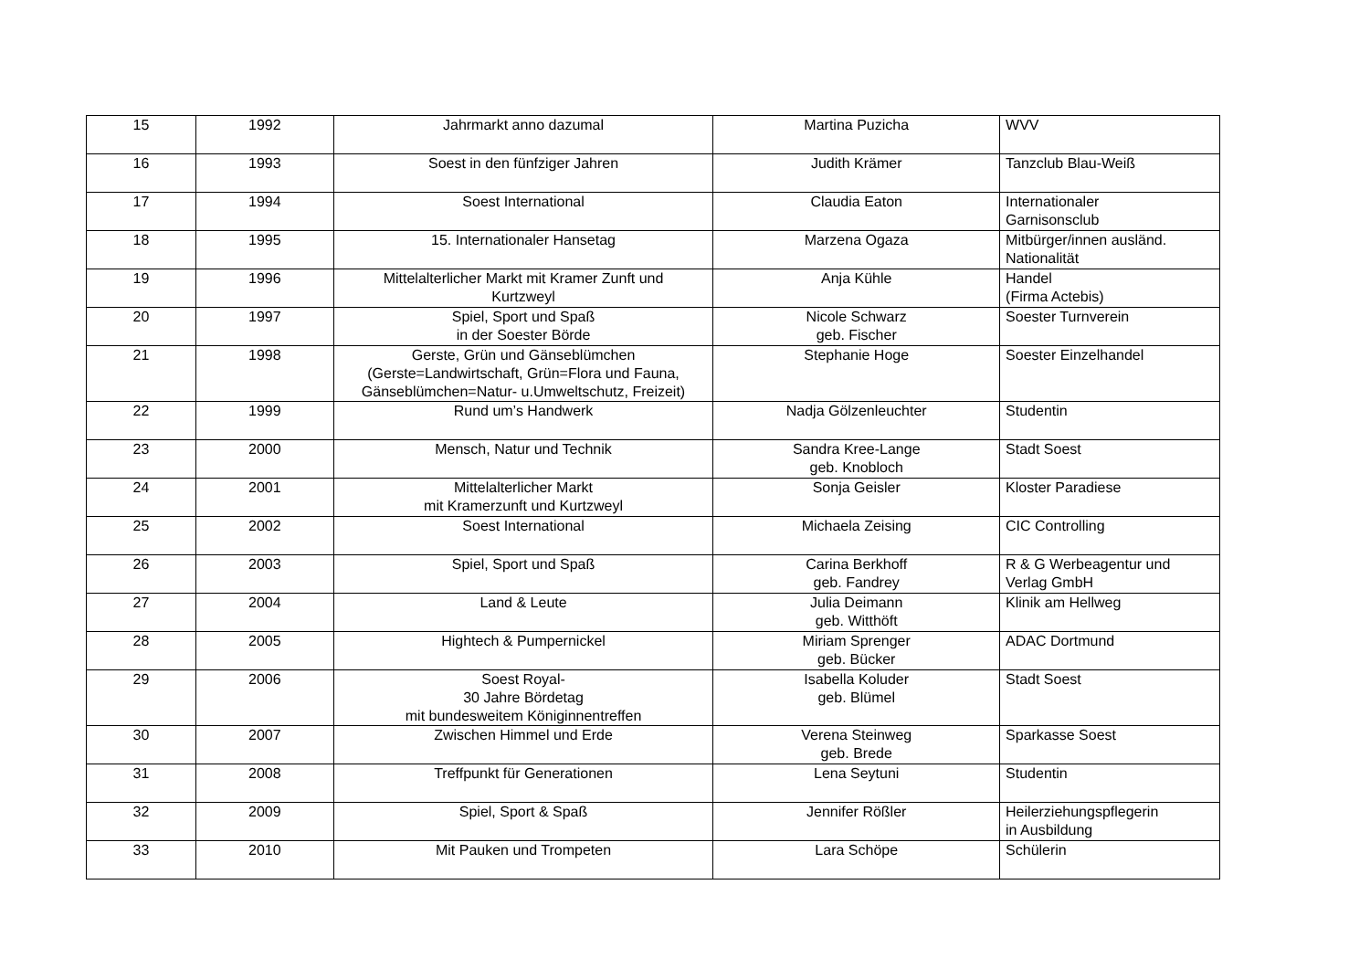| 15 | 1992 | Jahrmarkt anno dazumal | Martina Puzicha | WVV |
| 16 | 1993 | Soest in den fünfziger Jahren | Judith Krämer | Tanzclub Blau-Weiß |
| 17 | 1994 | Soest International | Claudia Eaton | Internationaler Garnisonsclub |
| 18 | 1995 | 15. Internationaler Hansetag | Marzena Ogaza | Mitbürger/innen ausländ. Nationalität |
| 19 | 1996 | Mittelalterlicher Markt mit Kramer Zunft und Kurtzweyl | Anja Kühle | Handel (Firma Actebis) |
| 20 | 1997 | Spiel, Sport und Spaß in der Soester Börde | Nicole Schwarz geb. Fischer | Soester Turnverein |
| 21 | 1998 | Gerste, Grün und Gänseblümchen (Gerste=Landwirtschaft, Grün=Flora und Fauna, Gänseblümchen=Natur- u.Umweltschutz, Freizeit) | Stephanie Hoge | Soester Einzelhandel |
| 22 | 1999 | Rund um’s Handwerk | Nadja Gölzenleuchter | Studentin |
| 23 | 2000 | Mensch, Natur und Technik | Sandra Kree-Lange geb. Knobloch | Stadt Soest |
| 24 | 2001 | Mittelalterlicher Markt mit Kramerzunft und Kurtzweyl | Sonja Geisler | Kloster Paradiese |
| 25 | 2002 | Soest International | Michaela Zeising | CIC Controlling |
| 26 | 2003 | Spiel, Sport und Spaß | Carina Berkhoff geb. Fandrey | R & G Werbeagentur und Verlag GmbH |
| 27 | 2004 | Land & Leute | Julia Deimann geb. Witthöft | Klinik am Hellweg |
| 28 | 2005 | Hightech & Pumpernickel | Miriam Sprenger geb. Bücker | ADAC Dortmund |
| 29 | 2006 | Soest Royal- 30 Jahre Bördetag mit bundesweitem Königinnentreffen | Isabella Koluder geb. Blümel | Stadt Soest |
| 30 | 2007 | Zwischen Himmel und Erde | Verena Steinweg geb. Brede | Sparkasse Soest |
| 31 | 2008 | Treffpunkt für Generationen | Lena Seytuni | Studentin |
| 32 | 2009 | Spiel, Sport & Spaß | Jennifer Rößler | Heilerziehungspflegerin in Ausbildung |
| 33 | 2010 | Mit Pauken und Trompeten | Lara Schöpe | Schülerin |